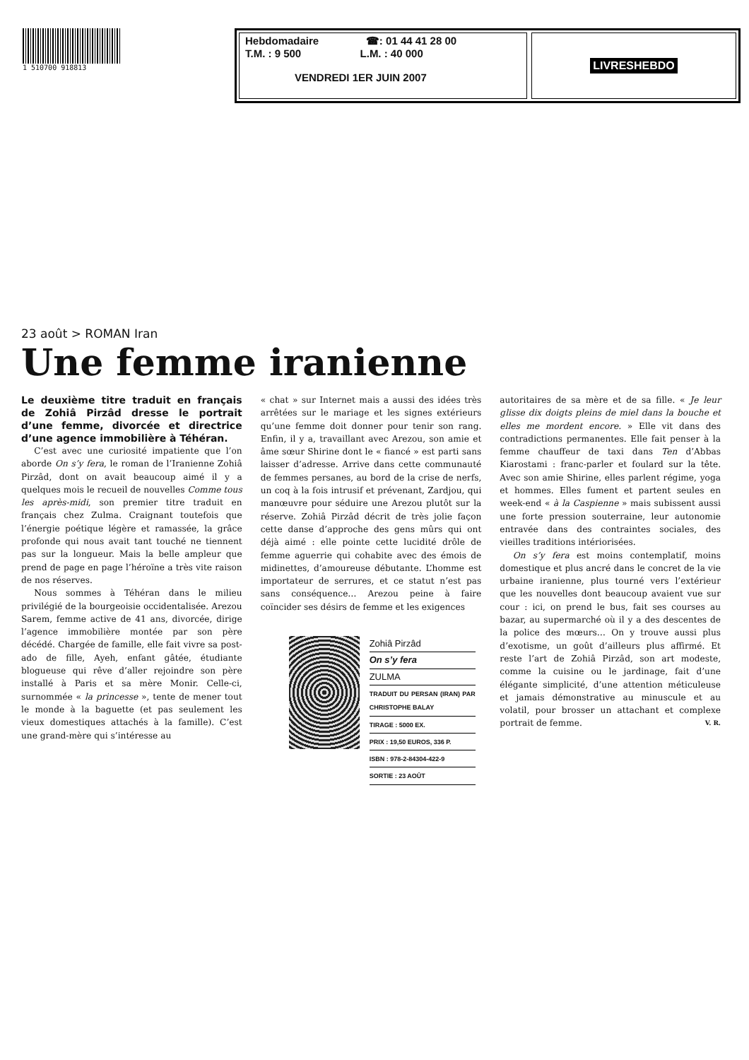1 510700 918813
Hebdomadaire ☎: 01 44 41 28 00
T.M. : 9 500 L.M. : 40 000
VENDREDI 1ER JUIN 2007
LIVRESHEBDO
23 août > ROMAN Iran
Une femme iranienne
Le deuxième titre traduit en français de Zohiâ Pirzâd dresse le portrait d’une femme, divorcée et directrice d’une agence immobilière à Téhéran.
C’est avec une curiosité impatiente que l’on aborde On s’y fera, le roman de l’Iranienne Zohiâ Pirzâd, dont on avait beaucoup aimé il y a quelques mois le recueil de nouvelles Comme tous les après-midi, son premier titre traduit en français chez Zulma. Craignant toutefois que l’énergie poétique légère et ramassée, la grâce profonde qui nous avait tant touché ne tiennent pas sur la longueur. Mais la belle ampleur que prend de page en page l’héroïne a très vite raison de nos réserves.
Nous sommes à Téhéran dans le milieu privilégié de la bourgeoisie occidentalisée. Arezou Sarem, femme active de 41 ans, divorcée, dirige l’agence immobilière montée par son père décédé. Chargée de famille, elle fait vivre sa post-ado de fille, Ayeh, enfant gâtée, étudiante blogueuse qui rêve d’aller rejoindre son père installé à Paris et sa mère Monir. Celle-ci, surnommée « la princesse », tente de mener tout le monde à la baguette (et pas seulement les vieux domestiques attachés à la famille). C’est une grand-mère qui s’intéresse au
« chat » sur Internet mais a aussi des idées très arrêtées sur le mariage et les signes extérieurs qu’une femme doit donner pour tenir son rang. Enfin, il y a, travaillant avec Arezou, son amie et âme sœur Shirine dont le « fiancé » est parti sans laisser d’adresse. Arrive dans cette communauté de femmes persanes, au bord de la crise de nerfs, un coq à la fois intrusif et prévenant, Zardjou, qui manœuvre pour séduire une Arezou plutôt sur la réserve. Zohiâ Pirzâd décrit de très jolie façon cette danse d’approche des gens mûrs qui ont déjà aimé : elle pointe cette lucidité drôle de femme aguerrie qui cohabite avec des émois de midinettes, d’amoureuse débutante. L’homme est importateur de serrures, et ce statut n’est pas sans conséquence… Arezou peine à faire coïncider ses désirs de femme et les exigences
Zohiâ Pirzâd
On s’y fera
ZULMA
TRADUIT DU PERSAN (IRAN) PAR CHRISTOPHE BALAY
TIRAGE : 5000 EX.
PRIX : 19,50 EUROS, 336 P.
ISBN : 978-2-84304-422-9
SORTIE : 23 AOÛT
autoritaires de sa mère et de sa fille. « Je leur glisse dix doigts pleins de miel dans la bouche et elles me mordent encore. » Elle vit dans des contradictions permanentes. Elle fait penser à la femme chauffeur de taxi dans Ten d’Abbas Kiarostami : franc-parler et foulard sur la tête. Avec son amie Shirine, elles parlent régime, yoga et hommes. Elles fument et partent seules en week-end « à la Caspienne » mais subissent aussi une forte pression souterraine, leur autonomie entravée dans des contraintes sociales, des vieilles traditions intériorisées.
On s’y fera est moins contemplatif, moins domestique et plus ancré dans le concret de la vie urbaine iranienne, plus tourné vers l’extérieur que les nouvelles dont beaucoup avaient vue sur cour : ici, on prend le bus, fait ses courses au bazar, au supermarché où il y a des descentes de la police des mœurs… On y trouve aussi plus d’exotisme, un goût d’ailleurs plus affirmé. Et reste l’art de Zohiâ Pirzâd, son art modeste, comme la cuisine ou le jardinage, fait d’une élégante simplicité, d’une attention méticuleuse et jamais démonstrative au minuscule et au volatil, pour brosser un attachant et complexe portrait de femme. V. R.